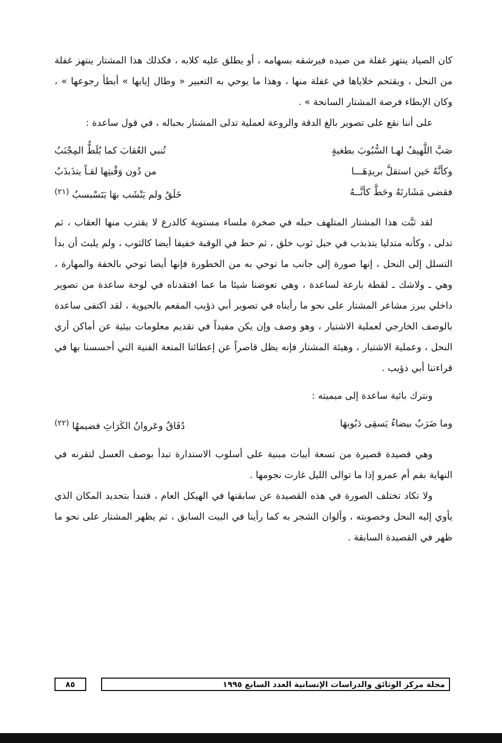كان الصياد ينتهز غفلة من صيده فيرشقه بسهامه ، أو يطلق عليه كلابه ، فكذلك هذا المشتار ينتهز غفلة من النحل ، ويقتحم خلاياها في غفلة منها ، وهذا ما يوحي به التعبير « وطال إيابها » أبطأ رجوعها » ، وكان الإبطاء فرصة المشتار السانحة » .
على أننا نقع على تصوير بالغ الدقة والروعة لعملية تدلى المشتار بحباله ، في قول ساعدة :
صَبَّ اللَّهيفُ لهـا السُّبُوبَ بطغيةٍ تُنبي العُقابَ كما يُلَطُّ المِجْنَبُ
وكأنَّهُ حَين استقلَّ بريدِهَـــا من دُون وَقْبتِها لقـاً يتذَبذَبُ
فقضى مَشَارتَهُ وحَطَّ كأنَّــهُ خَلَقٌ ولم يَنْشَب بهَا يَتَسْبسبُ <sup>(٢١)</sup>
لقد ثبَّت هذا المشتار المتلهف حبله في صخرة ملساء مستوية كالدرع لا يقترب منها العقاب ، ثم تدلى ، وكأنه متدليا يتذبذب في حبل ثوب خلق ، ثم حط في الوقبة خفيفا أيضا كالثوب ، ولم يلبث أن بدأ التسلل إلى النحل ، إنها صورة إلى جانب ما توحي به من الخطورة فإنها أيضا توحي بالخفة والمهارة ، وهي ـ ولاشك ـ لقطة بارعة لساعدة ، وهي تعوضنا شيئا ما عما افتقدناه في لوحة ساعدة من تصوير داخلي يبرز مشاعر المشتار على نحو ما رأيناه في تصوير أبي ذؤيب المفعم بالحيوية ، لقد اكتفى ساعدة بالوصف الخارجي لعملية الاشتيار ، وهو وصف وإن يكن مفيداً في تقديم معلومات بيئية عن أماكن أري النحل ، وعملية الاشتيار ، وهيئة المشتار فإنه يظل قاصراً عن إعطائنا المتعة الفنية التي أحسسنا بها في قراءتنا أبي ذؤيب .
ونترك بائية ساعدة إلى ميميته :
وما ضَرَبٌ بيضاءُ يَسقِى دَبُوبهَا دُفَاقٌ وعَروانُ الكَرَاثِ فضيمهُا <sup>(٢٢)</sup>
وهي قصيدة قصيرة من تسعة أبيات مبنية على أسلوب الاستدارة تبدأ بوصف العسل لتقرنه في النهاية بفم أم عمرو إذا ما توالى الليل غارت نجومها .
ولا تكاد تختلف الصورة في هذه القصيدة عن سابقتها في الهيكل العام ، فتبدأ بتحديد المكان الذي يأوي إليه النحل وخصوبته ، وألوان الشجر به كما رأينا في البيت السابق ، ثم يظهر المشتار على نحو ما ظهر في القصيدة السابقة .
مجلة مركز الوثائق والدراسات الإنسانية العدد السابع ١٩٩٥ ٨٥